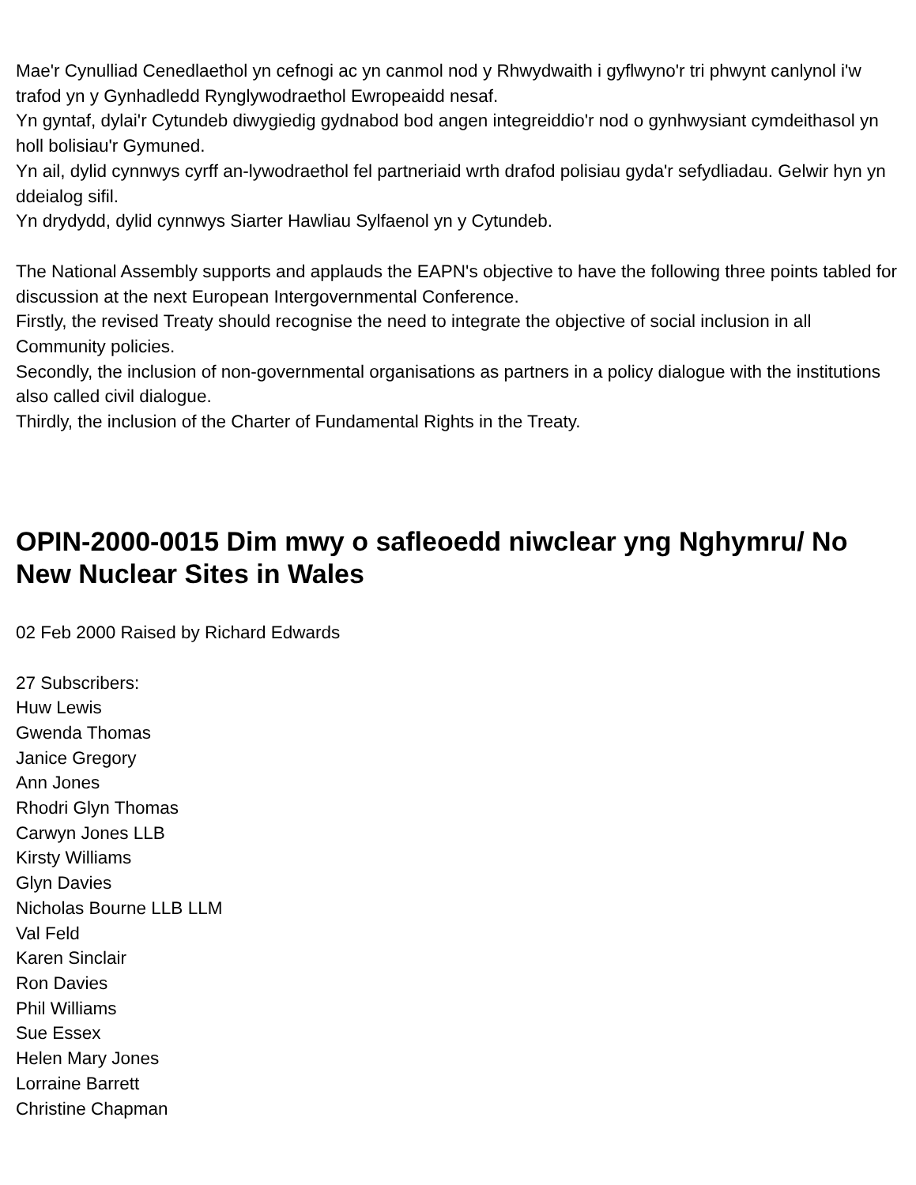Mae'r Cynulliad Cenedlaethol yn cefnogi ac yn canmol nod y Rhwydwaith i gyflwyno'r tri phwynt canlynol i'w trafod yn y Gynhadledd Rynglywodraethol Ewropeaidd nesaf.
Yn gyntaf, dylai'r Cytundeb diwygiedig gydnabod bod angen integreiddio'r nod o gynhwysiant cymdeithasol yn holl bolisiau'r Gymuned.
Yn ail, dylid cynnwys cyrff an-lywodraethol fel partneriaid wrth drafod polisiau gyda'r sefydliadau. Gelwir hyn yn ddeialog sifil.
Yn drydydd, dylid cynnwys Siarter Hawliau Sylfaenol yn y Cytundeb.
The National Assembly supports and applauds the EAPN's objective to have the following three points tabled for discussion at the next European Intergovernmental Conference.
Firstly, the revised Treaty should recognise the need to integrate the objective of social inclusion in all Community policies.
Secondly, the inclusion of non-governmental organisations as partners in a policy dialogue with the institutions also called civil dialogue.
Thirdly, the inclusion of the Charter of Fundamental Rights in the Treaty.
OPIN-2000-0015 Dim mwy o safleoedd niwclear yng Nghymru/ No New Nuclear Sites in Wales
02 Feb 2000 Raised by Richard Edwards
27 Subscribers:
Huw Lewis
Gwenda Thomas
Janice Gregory
Ann Jones
Rhodri Glyn Thomas
Carwyn Jones LLB
Kirsty Williams
Glyn Davies
Nicholas Bourne LLB LLM
Val Feld
Karen Sinclair
Ron Davies
Phil Williams
Sue Essex
Helen Mary Jones
Lorraine Barrett
Christine Chapman